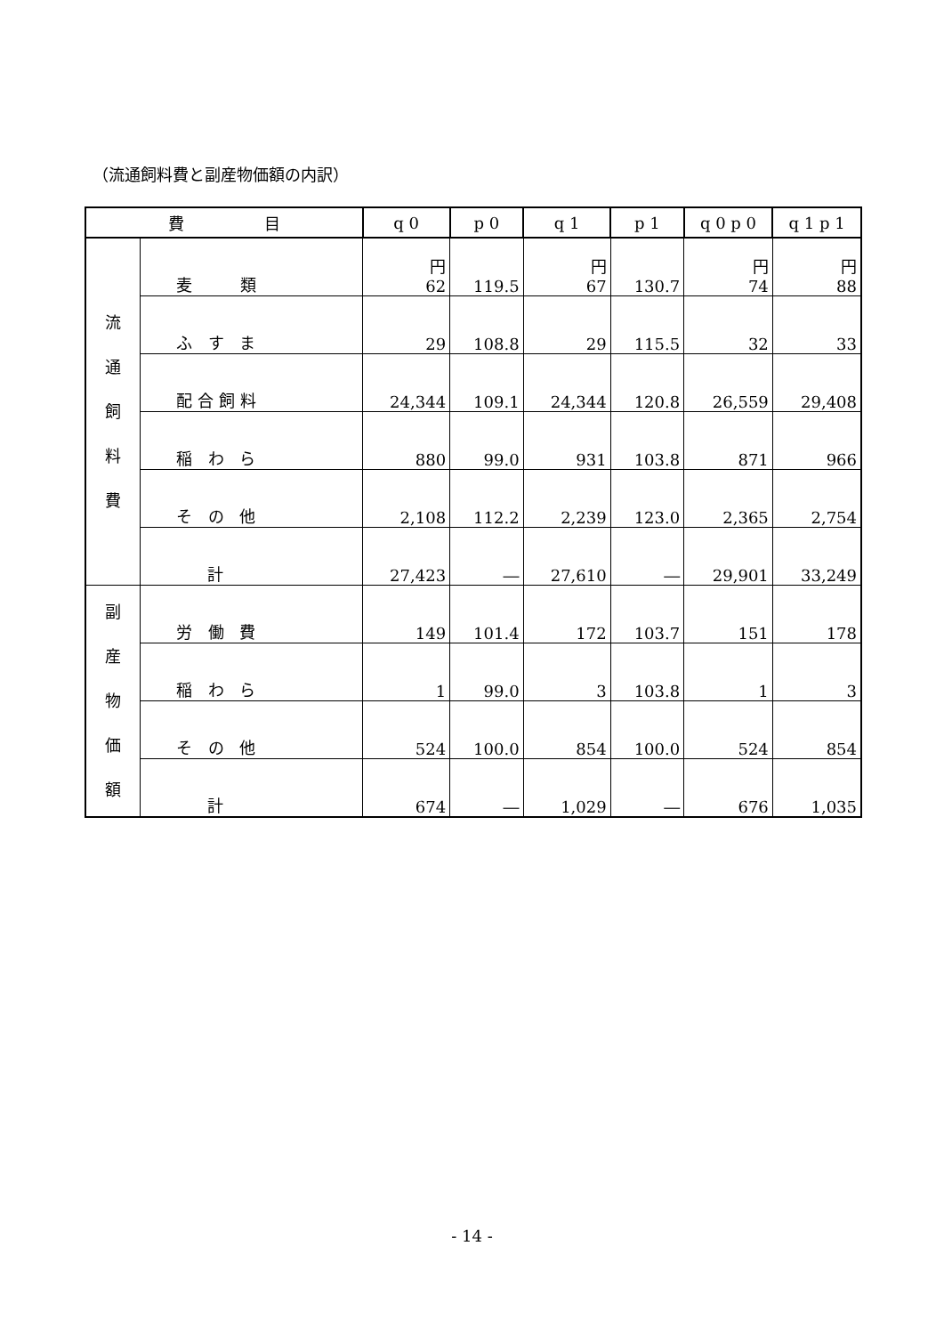（流通飼料費と副産物価額の内訳）
| 費 目 | | q 0 | p 0 | q 1 | p 1 | q 0 p 0 | q 1 p 1 |
| --- | --- | --- | --- | --- | --- | --- | --- |
| 流 通 飼 料 費 | 麦 類 | 円 62 | 119.5 | 円 67 | 130.7 | 円 74 | 円 88 |
| | ふ す ま | 29 | 108.8 | 29 | 115.5 | 32 | 33 |
| | 配合飼料 | 24,344 | 109.1 | 24,344 | 120.8 | 26,559 | 29,408 |
| | 稲 わ ら | 880 | 99.0 | 931 | 103.8 | 871 | 966 |
| | そ の 他 | 2,108 | 112.2 | 2,239 | 123.0 | 2,365 | 2,754 |
| | 計 | 27,423 | ― | 27,610 | ― | 29,901 | 33,249 |
| 副 産 物 価 額 | 労 働 費 | 149 | 101.4 | 172 | 103.7 | 151 | 178 |
| | 稲 わ ら | 1 | 99.0 | 3 | 103.8 | 1 | 3 |
| | そ の 他 | 524 | 100.0 | 854 | 100.0 | 524 | 854 |
| | 計 | 674 | ― | 1,029 | ― | 676 | 1,035 |
- 14 -